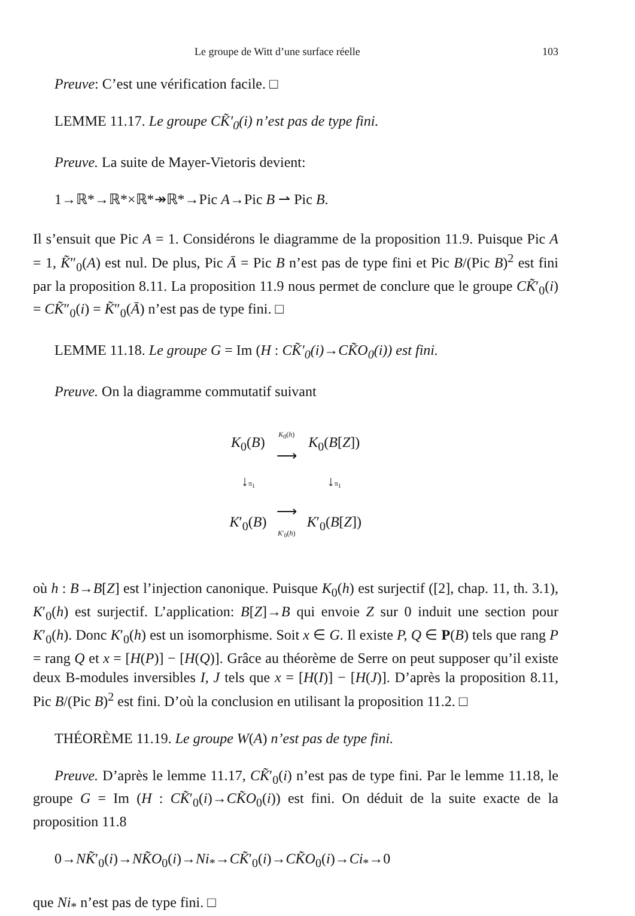Le groupe de Witt d’une surface réelle 103
Preuve: C’est une vérification facile. □
LEMME 11.17. Le groupe CK̃′<sub>0</sub>(i) n’est pas de type fini.
Preuve. La suite de Mayer-Vietoris devient:
1→ℝ*→ℝ*×ℝ*↠ℝ*→Pic A→Pic B ⇀ Pic B.
Il s’ensuit que Pic A = 1. Considérons le diagramme de la proposition 11.9. Puisque Pic A = 1, K̃″<sub>0</sub>(A) est nul. De plus, Pic Ā = Pic B n’est pas de type fini et Pic B/(Pic B)<sup>2</sup> est fini par la proposition 8.11. La proposition 11.9 nous permet de conclure que le groupe CK̃′<sub>0</sub>(i) = CK̃″<sub>0</sub>(i) = K̃″<sub>0</sub>(Ā) n’est pas de type fini. □
LEMME 11.18. Le groupe G = Im (H : CK̃′<sub>0</sub>(i)→CK̃O<sub>0</sub>(i)) est fini.
Preuve. On la diagramme commutatif suivant
| K<sub>0</sub>( B ) | K<sub>0</sub>( h ) ⟶ | K<sub>0</sub>( B [ Z ]) |
| ↓ π<sub>1</sub> | | ↓ π<sub>1</sub> |
| K ′<sub>0</sub>( B ) | ⟶ K ′<sub>0</sub>( h ) | K ′<sub>0</sub>( B [ Z ]) |
où h : B→B[Z] est l’injection canonique. Puisque K<sub>0</sub>(h) est surjectif ([2], chap. 11, th. 3.1), K′<sub>0</sub>(h) est surjectif. L’application: B[Z]→B qui envoie Z sur 0 induit une section pour K′<sub>0</sub>(h). Donc K′<sub>0</sub>(h) est un isomorphisme. Soit x ∈ G. Il existe P, Q ∈ P(B) tels que rang P = rang Q et x = [H(P)] − [H(Q)]. Grâce au théorème de Serre on peut supposer qu’il existe deux B-modules inversibles I, J tels que x = [H(I)] − [H(J)]. D’après la proposition 8.11, Pic B/(Pic B)<sup>2</sup> est fini. D’où la conclusion en utilisant la proposition 11.2. □
THÉORÈME 11.19. Le groupe W(A) n’est pas de type fini.
Preuve. D’après le lemme 11.17, CK̃′<sub>0</sub>(i) n’est pas de type fini. Par le lemme 11.18, le groupe G = Im (H : CK̃′<sub>0</sub>(i)→CK̃O<sub>0</sub>(i)) est fini. On déduit de la suite exacte de la proposition 11.8
0→NK̃′<sub>0</sub>(i)→NK̃O<sub>0</sub>(i)→Ni<sub>*</sub>→CK̃′<sub>0</sub>(i)→CK̃O<sub>0</sub>(i)→Ci<sub>*</sub>→0
que Ni<sub>*</sub> n’est pas de type fini. □